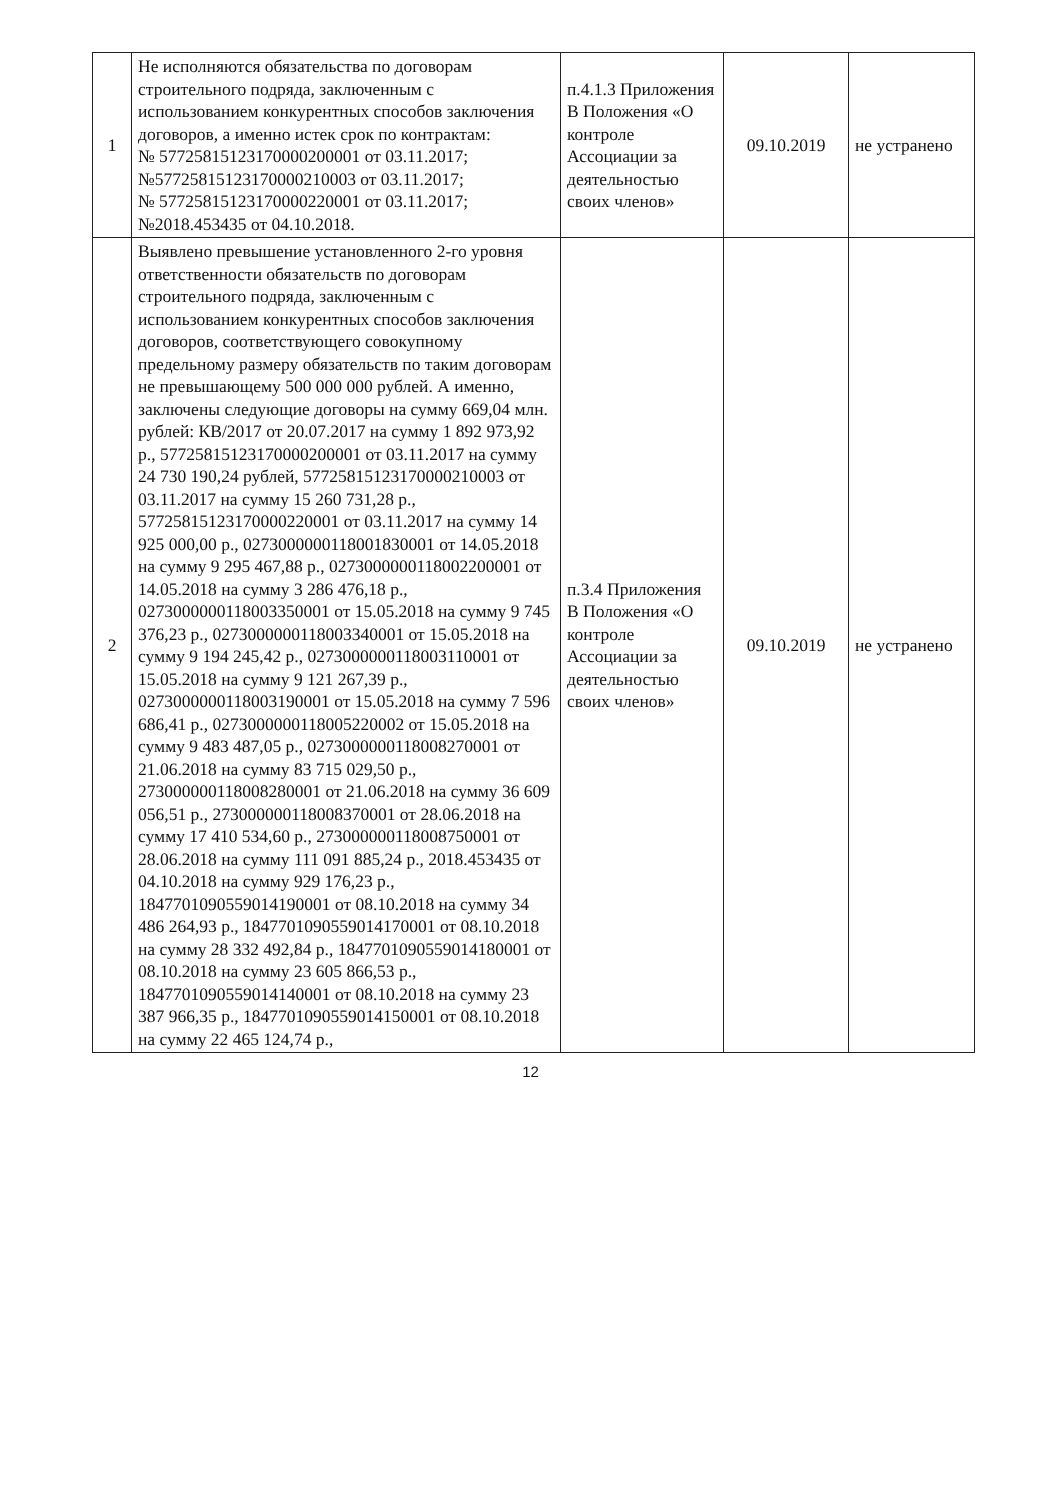| 1 | Не исполняются обязательства по договорам строительного подряда, заключенным с использованием конкурентных способов заключения договоров, а именно истек срок по контрактам: № 57725815123170000200001 от 03.11.2017; №57725815123170000210003 от 03.11.2017; № 57725815123170000220001 от 03.11.2017; №2018.453435 от 04.10.2018. | п.4.1.3 Приложения В Положения «О контроле Ассоциации за деятельностью своих членов» | 09.10.2019 | не устранено |
| 2 | Выявлено превышение установленного 2-го уровня ответственности обязательств по договорам строительного подряда, заключенным с использованием конкурентных способов заключения договоров, соответствующего совокупному предельному размеру обязательств по таким договорам не превышающему 500 000 000 рублей. А именно, заключены следующие договоры на сумму 669,04 млн. рублей: КВ/2017 от 20.07.2017 на сумму 1 892 973,92 р., 57725815123170000200001 от 03.11.2017 на сумму 24 730 190,24 рублей, 57725815123170000210003 от 03.11.2017 на сумму 15 260 731,28 р., 57725815123170000220001 от 03.11.2017 на сумму 14 925 000,00 р., 0273000000118001830001 от 14.05.2018 на сумму 9 295 467,88 р., 0273000000118002200001 от 14.05.2018 на сумму 3 286 476,18 р., 0273000000118003350001 от 15.05.2018 на сумму 9 745 376,23 р., 0273000000118003340001 от 15.05.2018 на сумму 9 194 245,42 р., 0273000000118003110001 от 15.05.2018 на сумму 9 121 267,39 р., 0273000000118003190001 от 15.05.2018 на сумму 7 596 686,41 р., 0273000000118005220002 от 15.05.2018 на сумму 9 483 487,05 р., 0273000000118008270001 от 21.06.2018 на сумму 83 715 029,50 р., 273000000118008280001 от 21.06.2018 на сумму 36 609 056,51 р., 273000000118008370001 от 28.06.2018 на сумму 17 410 534,60 р., 273000000118008750001 от 28.06.2018 на сумму 111 091 885,24 р., 2018.453435 от 04.10.2018 на сумму 929 176,23 р., 1847701090559014190001 от 08.10.2018 на сумму 34 486 264,93 р., 1847701090559014170001 от 08.10.2018 на сумму 28 332 492,84 р., 1847701090559014180001 от 08.10.2018 на сумму 23 605 866,53 р., 1847701090559014140001 от 08.10.2018 на сумму 23 387 966,35 р., 1847701090559014150001 от 08.10.2018 на сумму 22 465 124,74 р., | п.3.4 Приложения В Положения «О контроле Ассоциации за деятельностью своих членов» | 09.10.2019 | не устранено |
12